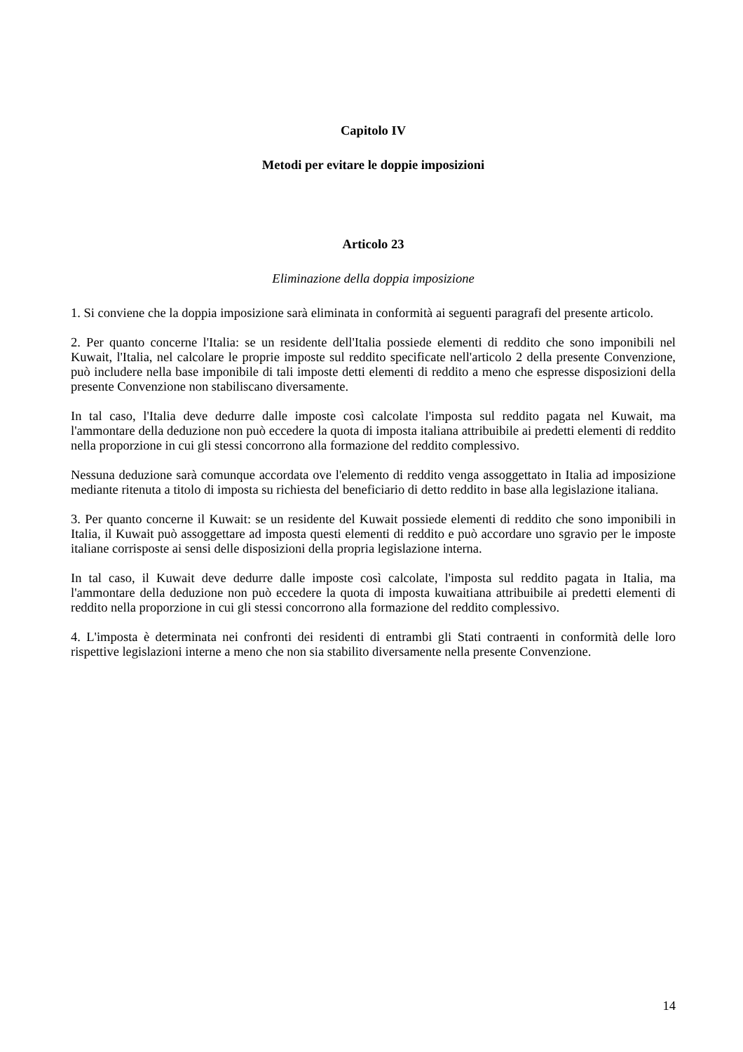Capitolo IV
Metodi per evitare le doppie imposizioni
Articolo 23
Eliminazione della doppia imposizione
1. Si conviene che la doppia imposizione sarà eliminata in conformità ai seguenti paragrafi del presente articolo.
2. Per quanto concerne l'Italia: se un residente dell'Italia possiede elementi di reddito che sono imponibili nel Kuwait, l'Italia, nel calcolare le proprie imposte sul reddito specificate nell'articolo 2 della presente Convenzione, può includere nella base imponibile di tali imposte detti elementi di reddito a meno che espresse disposizioni della presente Convenzione non stabiliscano diversamente.
In tal caso, l'Italia deve dedurre dalle imposte così calcolate l'imposta sul reddito pagata nel Kuwait, ma l'ammontare della deduzione non può eccedere la quota di imposta italiana attribuibile ai predetti elementi di reddito nella proporzione in cui gli stessi concorrono alla formazione del reddito complessivo.
Nessuna deduzione sarà comunque accordata ove l'elemento di reddito venga assoggettato in Italia ad imposizione mediante ritenuta a titolo di imposta su richiesta del beneficiario di detto reddito in base alla legislazione italiana.
3. Per quanto concerne il Kuwait: se un residente del Kuwait possiede elementi di reddito che sono imponibili in Italia, il Kuwait può assoggettare ad imposta questi elementi di reddito e può accordare uno sgravio per le imposte italiane corrisposte ai sensi delle disposizioni della propria legislazione interna.
In tal caso, il Kuwait deve dedurre dalle imposte così calcolate, l'imposta sul reddito pagata in Italia, ma l'ammontare della deduzione non può eccedere la quota di imposta kuwaitiana attribuibile ai predetti elementi di reddito nella proporzione in cui gli stessi concorrono alla formazione del reddito complessivo.
4. L'imposta è determinata nei confronti dei residenti di entrambi gli Stati contraenti in conformità delle loro rispettive legislazioni interne a meno che non sia stabilito diversamente nella presente Convenzione.
14